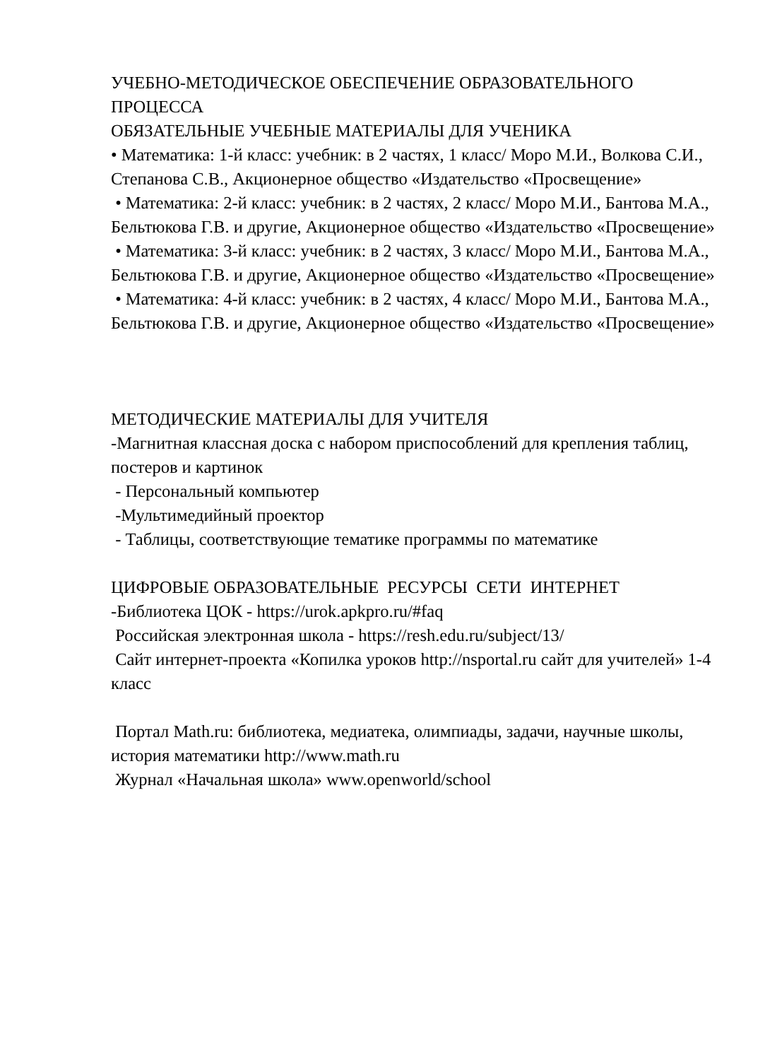УЧЕБНО-МЕТОДИЧЕСКОЕ ОБЕСПЕЧЕНИЕ ОБРАЗОВАТЕЛЬНОГО ПРОЦЕССА
ОБЯЗАТЕЛЬНЫЕ УЧЕБНЫЕ МАТЕРИАЛЫ ДЛЯ УЧЕНИКА
• Математика: 1-й класс: учебник: в 2 частях, 1 класс/ Моро М.И., Волкова С.И., Степанова С.В., Акционерное общество «Издательство «Просвещение»
• Математика: 2-й класс: учебник: в 2 частях, 2 класс/ Моро М.И., Бантова М.А., Бельтюкова Г.В. и другие, Акционерное общество «Издательство «Просвещение»
• Математика: 3-й класс: учебник: в 2 частях, 3 класс/ Моро М.И., Бантова М.А., Бельтюкова Г.В. и другие, Акционерное общество «Издательство «Просвещение»
• Математика: 4-й класс: учебник: в 2 частях, 4 класс/ Моро М.И., Бантова М.А., Бельтюкова Г.В. и другие, Акционерное общество «Издательство «Просвещение»
МЕТОДИЧЕСКИЕ МАТЕРИАЛЫ ДЛЯ УЧИТЕЛЯ
-Магнитная классная доска с набором приспособлений для крепления таблиц, постеров и картинок
- Персональный компьютер
-Мультимедийный проектор
- Таблицы, соответствующие тематике программы по математике
ЦИФРОВЫЕ ОБРАЗОВАТЕЛЬНЫЕ РЕСУРСЫ СЕТИ ИНТЕРНЕТ
-Библиотека ЦОК - https://urok.apkpro.ru/#faq
Российская электронная школа - https://resh.edu.ru/subject/13/
Сайт интернет-проекта «Копилка уроков http://nsportal.ru сайт для учителей» 1-4 класс
Портал Math.ru: библиотека, медиатека, олимпиады, задачи, научные школы, история математики http://www.math.ru
Журнал «Начальная школа» www.openworld/school